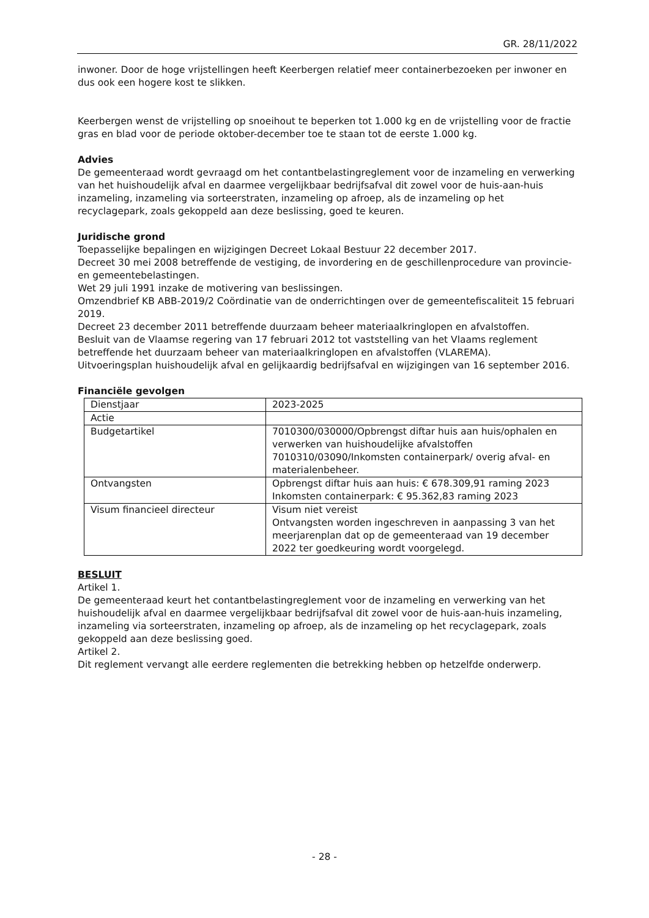GR. 28/11/2022
inwoner. Door de hoge vrijstellingen heeft Keerbergen relatief meer containerbezoeken per inwoner en dus ook een hogere kost te slikken.
Keerbergen wenst de vrijstelling op snoeihout te beperken tot 1.000 kg en de vrijstelling voor de fractie gras en blad voor de periode oktober-december toe te staan tot de eerste 1.000 kg.
Advies
De gemeenteraad wordt gevraagd om het contantbelastingreglement voor de inzameling en verwerking van het huishoudelijk afval en daarmee vergelijkbaar bedrijfsafval dit zowel voor de huis-aan-huis inzameling, inzameling via sorteerstraten, inzameling op afroep, als de inzameling op het recyclagepark, zoals gekoppeld aan deze beslissing, goed te keuren.
Juridische grond
Toepasselijke bepalingen en wijzigingen Decreet Lokaal Bestuur 22 december 2017.
Decreet 30 mei 2008 betreffende de vestiging, de invordering en de geschillenprocedure van provincie- en gemeentebelastingen.
Wet 29 juli 1991 inzake de motivering van beslissingen.
Omzendbrief KB ABB-2019/2 Coördinatie van de onderrichtingen over de gemeentefiscaliteit 15 februari 2019.
Decreet 23 december 2011 betreffende duurzaam beheer materiaalkringlopen en afvalstoffen.
Besluit van de Vlaamse regering van 17 februari 2012 tot vaststelling van het Vlaams reglement betreffende het duurzaam beheer van materiaalkringlopen en afvalstoffen (VLAREMA).
Uitvoeringsplan huishoudelijk afval en gelijkaardig bedrijfsafval en wijzigingen van 16 september 2016.
Financiële gevolgen
| Dienstjaar | 2023-2025 |
| Actie | |
| Budgetartikel | 7010300/030000/Opbrengst diftar huis aan huis/ophalen en verwerken van huishoudelijke afvalstoffen 7010310/03090/Inkomsten containerpark/ overig afval- en materialenbeheer. |
| Ontvangsten | Opbrengst diftar huis aan huis: € 678.309,91 raming 2023 Inkomsten containerpark: € 95.362,83 raming 2023 |
| Visum financieel directeur | Visum niet vereist Ontvangsten worden ingeschreven in aanpassing 3 van het meerjarenplan dat op de gemeenteraad van 19 december 2022 ter goedkeuring wordt voorgelegd. |
BESLUIT
Artikel 1.
De gemeenteraad keurt het contantbelastingreglement voor de inzameling en verwerking van het huishoudelijk afval en daarmee vergelijkbaar bedrijfsafval dit zowel voor de huis-aan-huis inzameling, inzameling via sorteerstraten, inzameling op afroep, als de inzameling op het recyclagepark, zoals gekoppeld aan deze beslissing goed.
Artikel 2.
Dit reglement vervangt alle eerdere reglementen die betrekking hebben op hetzelfde onderwerp.
- 28 -